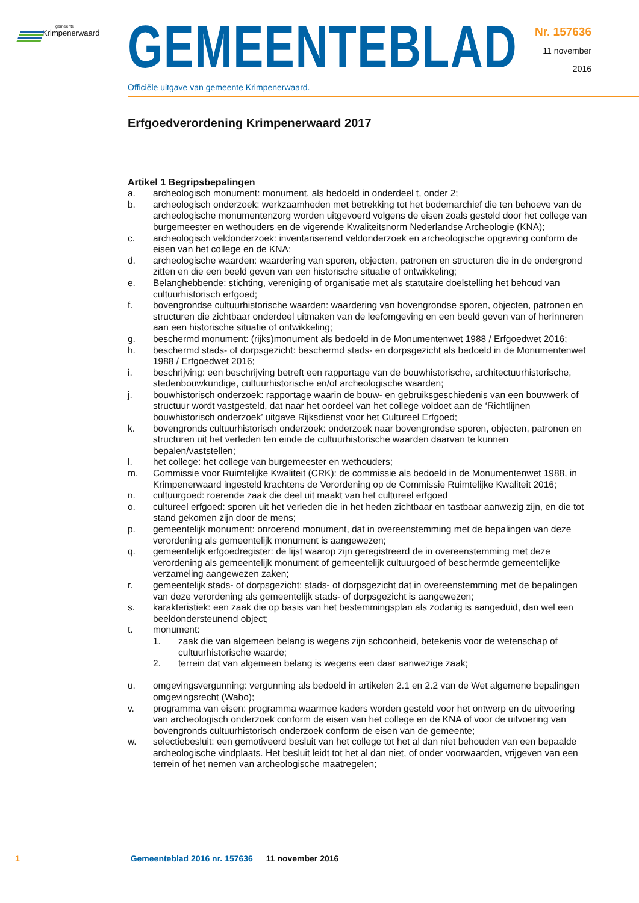gemeente
Krimpenerwaard
GEMEENTEBLAD
Officiële uitgave van gemeente Krimpenerwaard.
Nr. 157636
11 november
2016
Erfgoedverordening Krimpenerwaard 2017
Artikel 1 Begripsbepalingen
a. archeologisch monument: monument, als bedoeld in onderdeel t, onder 2;
b. archeologisch onderzoek: werkzaamheden met betrekking tot het bodemarchief die ten behoeve van de archeologische monumentenzorg worden uitgevoerd volgens de eisen zoals gesteld door het college van burgemeester en wethouders en de vigerende Kwaliteitsnorm Nederlandse Archeologie (KNA);
c. archeologisch veldonderzoek: inventariserend veldonderzoek en archeologische opgraving conform de eisen van het college en de KNA;
d. archeologische waarden: waardering van sporen, objecten, patronen en structuren die in de ondergrond zitten en die een beeld geven van een historische situatie of ontwikkeling;
e. Belanghebbende: stichting, vereniging of organisatie met als statutaire doelstelling het behoud van cultuurhistorisch erfgoed;
f. bovengrondse cultuurhistorische waarden: waardering van bovengrondse sporen, objecten, patronen en structuren die zichtbaar onderdeel uitmaken van de leefomgeving en een beeld geven van of herinneren aan een historische situatie of ontwikkeling;
g. beschermd monument: (rijks)monument als bedoeld in de Monumentenwet 1988 / Erfgoedwet 2016;
h. beschermd stads- of dorpsgezicht: beschermd stads- en dorpsgezicht als bedoeld in de Monumentenwet 1988 / Erfgoedwet 2016;
i. beschrijving: een beschrijving betreft een rapportage van de bouwhistorische, architectuurhistorische, stedenbouwkundige, cultuurhistorische en/of archeologische waarden;
j. bouwhistorisch onderzoek: rapportage waarin de bouw- en gebruiksgeschiedenis van een bouwwerk of structuur wordt vastgesteld, dat naar het oordeel van het college voldoet aan de ‘Richtlijnen bouwhistorisch onderzoek’ uitgave Rijksdienst voor het Cultureel Erfgoed;
k. bovengronds cultuurhistorisch onderzoek: onderzoek naar bovengrondse sporen, objecten, patronen en structuren uit het verleden ten einde de cultuurhistorische waarden daarvan te kunnen bepalen/vaststellen;
l. het college: het college van burgemeester en wethouders;
m. Commissie voor Ruimtelijke Kwaliteit (CRK): de commissie als bedoeld in de Monumentenwet 1988, in Krimpenerwaard ingesteld krachtens de Verordening op de Commissie Ruimtelijke Kwaliteit 2016;
n. cultuurgoed: roerende zaak die deel uit maakt van het cultureel erfgoed
o. cultureel erfgoed: sporen uit het verleden die in het heden zichtbaar en tastbaar aanwezig zijn, en die tot stand gekomen zijn door de mens;
p. gemeentelijk monument: onroerend monument, dat in overeenstemming met de bepalingen van deze verordening als gemeentelijk monument is aangewezen;
q. gemeentelijk erfgoedregister: de lijst waarop zijn geregistreerd de in overeenstemming met deze verordening als gemeentelijk monument of gemeentelijk cultuurgoed of beschermde gemeentelijke verzameling aangewezen zaken;
r. gemeentelijk stads- of dorpsgezicht: stads- of dorpsgezicht dat in overeenstemming met de bepalingen van deze verordening als gemeentelijk stads- of dorpsgezicht is aangewezen;
s. karakteristiek: een zaak die op basis van het bestemmingsplan als zodanig is aangeduid, dan wel een beeldondersteunend object;
t. monument:
1. zaak die van algemeen belang is wegens zijn schoonheid, betekenis voor de wetenschap of cultuurhistorische waarde;
2. terrein dat van algemeen belang is wegens een daar aanwezige zaak;
u. omgevingsvergunning: vergunning als bedoeld in artikelen 2.1 en 2.2 van de Wet algemene bepalingen omgevingsrecht (Wabo);
v. programma van eisen: programma waarmee kaders worden gesteld voor het ontwerp en de uitvoering van archeologisch onderzoek conform de eisen van het college en de KNA of voor de uitvoering van bovengronds cultuurhistorisch onderzoek conform de eisen van de gemeente;
w. selectiebesluit: een gemotiveerd besluit van het college tot het al dan niet behouden van een bepaalde archeologische vindplaats. Het besluit leidt tot het al dan niet, of onder voorwaarden, vrijgeven van een terrein of het nemen van archeologische maatregelen;
1 Gemeenteblad 2016 nr. 157636 11 november 2016